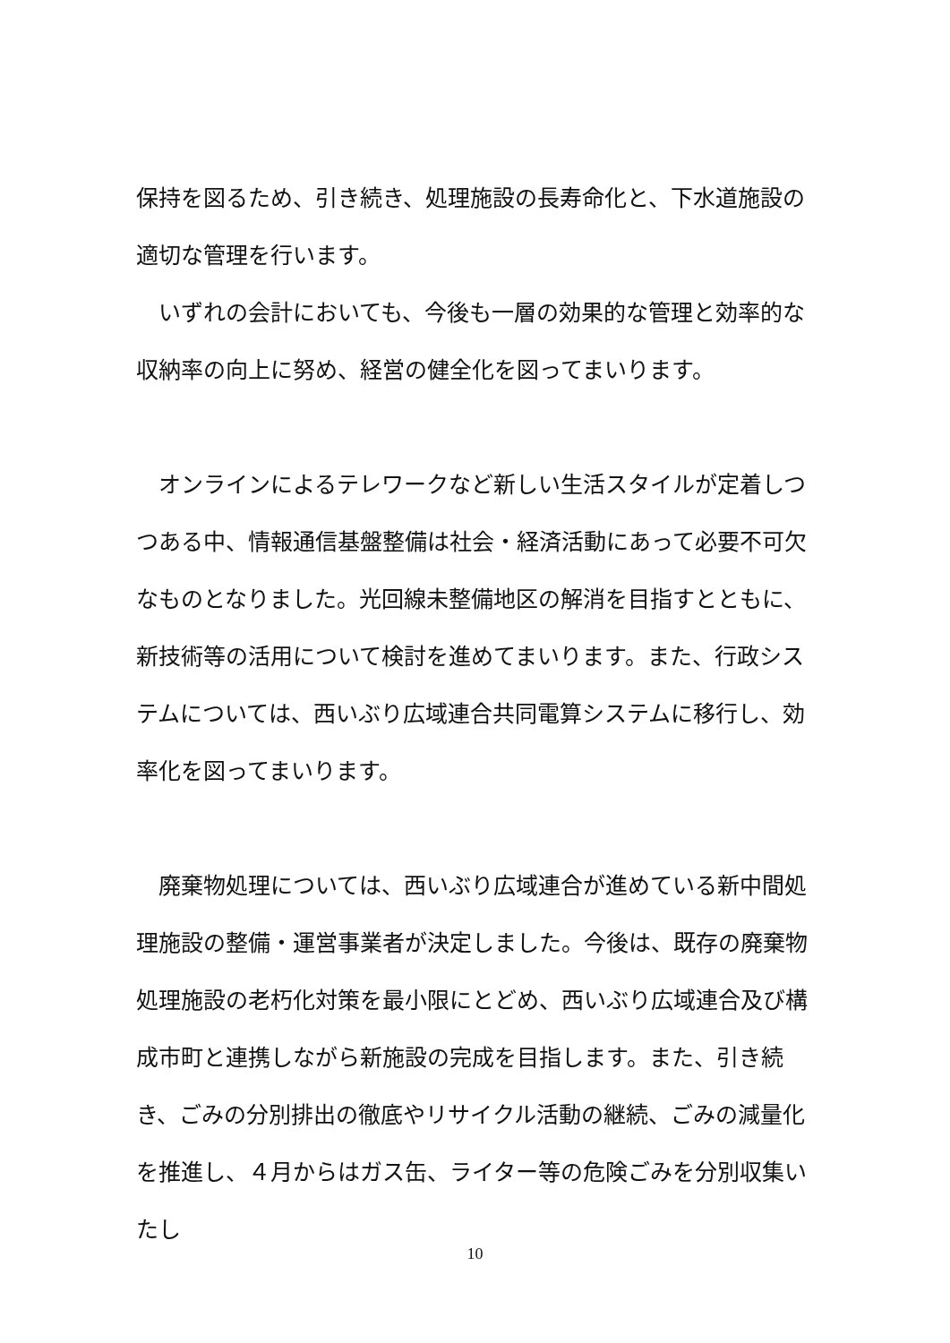保持を図るため、引き続き、処理施設の長寿命化と、下水道施設の適切な管理を行います。
　いずれの会計においても、今後も一層の効果的な管理と効率的な収納率の向上に努め、経営の健全化を図ってまいります。
　オンラインによるテレワークなど新しい生活スタイルが定着しつつある中、情報通信基盤整備は社会・経済活動にあって必要不可欠なものとなりました。光回線未整備地区の解消を目指すとともに、新技術等の活用について検討を進めてまいります。また、行政システムについては、西いぶり広域連合共同電算システムに移行し、効率化を図ってまいります。
　廃棄物処理については、西いぶり広域連合が進めている新中間処理施設の整備・運営事業者が決定しました。今後は、既存の廃棄物処理施設の老朽化対策を最小限にとどめ、西いぶり広域連合及び構成市町と連携しながら新施設の完成を目指します。また、引き続き、ごみの分別排出の徹底やリサイクル活動の継続、ごみの減量化を推進し、４月からはガス缶、ライター等の危険ごみを分別収集いたし
10